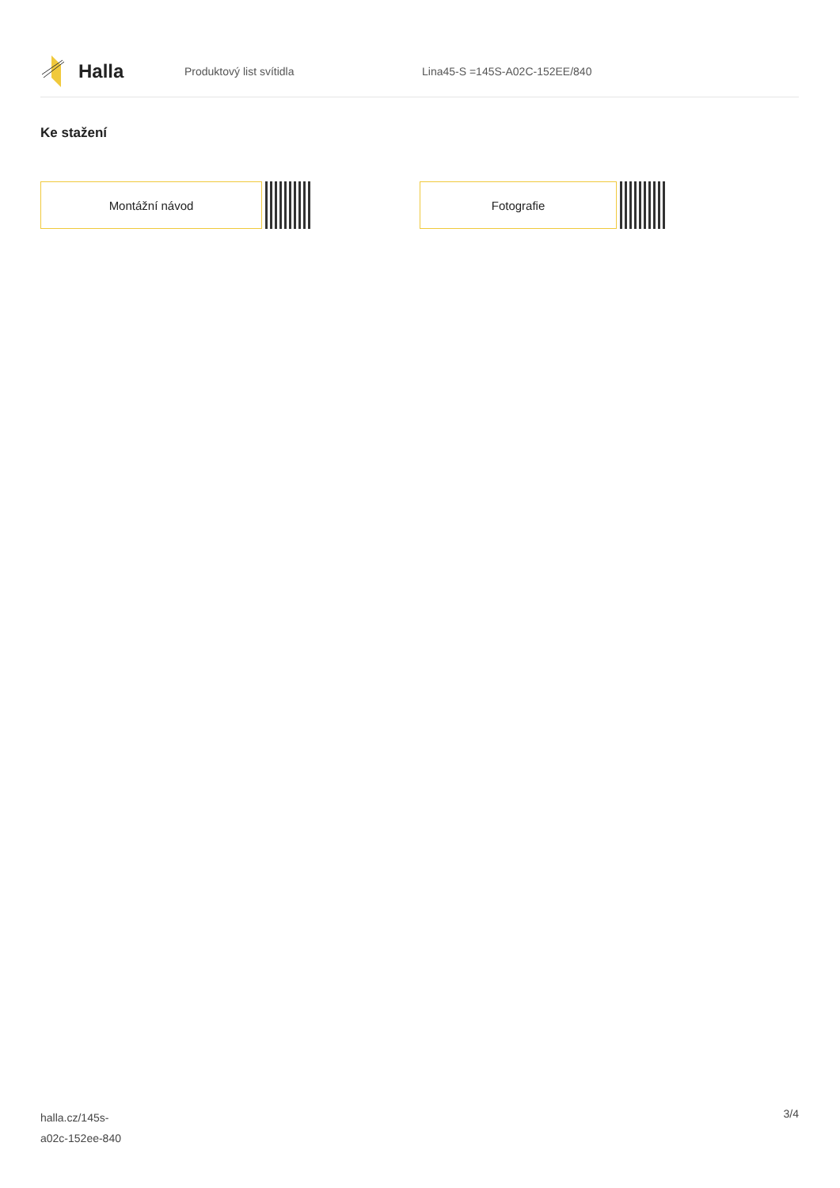Halla
Produktový list svítidla Lina45-S =145S-A02C-152EE/840
Ke stažení
Montážní návod Fotografie
halla.cz/145s-
a02c-152ee-840
3/4